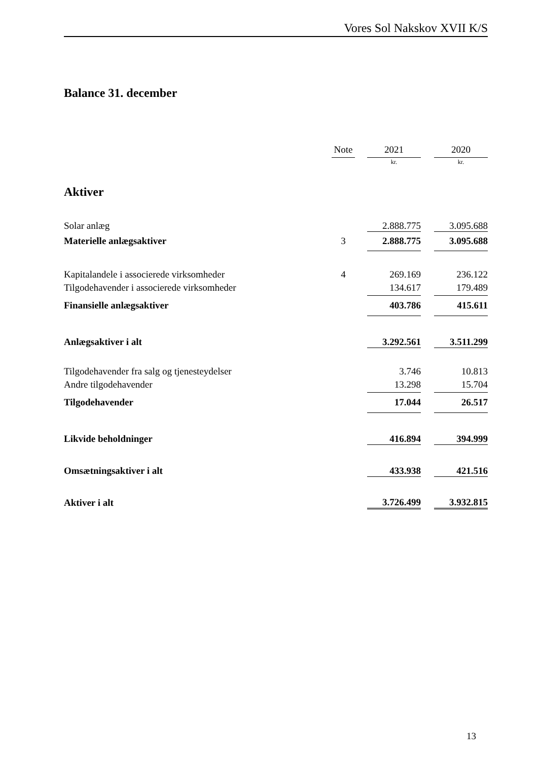Vores Sol Nakskov XVII K/S
Balance 31. december
| | Note | | 2021 | | 2020 |
| --- | --- | --- | --- | --- | --- |
| | | | kr. | | kr. |
| Aktiver | | | | | |
| Solar anlæg | | | 2.888.775 | | 3.095.688 |
| Materielle anlægsaktiver | 3 | | 2.888.775 | | 3.095.688 |
| Kapitalandele i associerede virksomheder | 4 | | 269.169 | | 236.122 |
| Tilgodehavender i associerede virksomheder | | | 134.617 | | 179.489 |
| Finansielle anlægsaktiver | | | 403.786 | | 415.611 |
| Anlægsaktiver i alt | | | 3.292.561 | | 3.511.299 |
| Tilgodehavender fra salg og tjenesteydelser | | | 3.746 | | 10.813 |
| Andre tilgodehavender | | | 13.298 | | 15.704 |
| Tilgodehavender | | | 17.044 | | 26.517 |
| Likvide beholdninger | | | 416.894 | | 394.999 |
| Omsætningsaktiver i alt | | | 433.938 | | 421.516 |
| Aktiver i alt | | | 3.726.499 | | 3.932.815 |
13